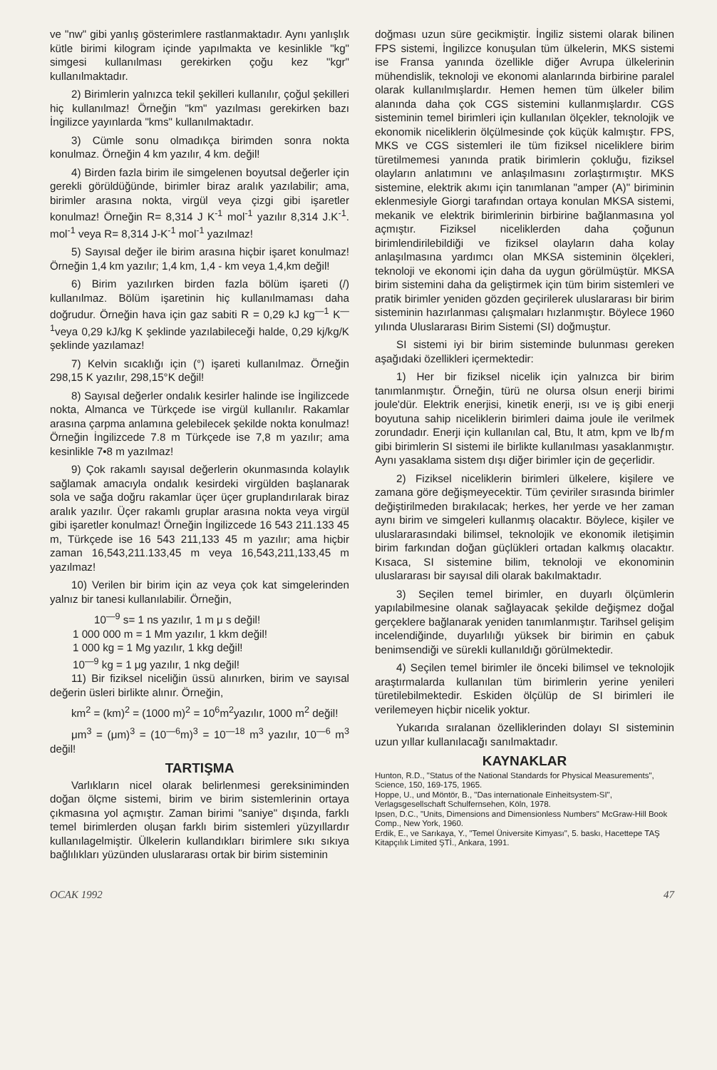ve "nw" gibi yanlış gösterimlere rastlanmaktadır. Aynı yanlışlık kütle birimi kilogram içinde yapılmakta ve kesinlikle "kg" simgesi kullanılması gerekirken çoğu kez "kgr" kullanılmaktadır.
2) Birimlerin yalnızca tekil şekilleri kullanılır, çoğul şekilleri hiç kullanılmaz! Örneğin "km" yazılması gerekirken bazı İngilizce yayınlarda "kms" kullanılmaktadır.
3) Cümle sonu olmadıkça birimden sonra nokta konulmaz. Örneğin 4 km yazılır, 4 km. değil!
4) Birden fazla birim ile simgelenen boyutsal değerler için gerekli görüldüğünde, birimler biraz aralık yazılabilir; ama, birimler arasına nokta, virgül veya çizgi gibi işaretler konulmaz! Örneğin R= 8,314 J K<sup>-1</sup> mol<sup>-1</sup> yazılır 8,314 J.K<sup>-1</sup>. mol<sup>-1</sup> veya R= 8,314 J-K<sup>-1</sup> mol<sup>-1</sup> yazılmaz!
5) Sayısal değer ile birim arasına hiçbir işaret konulmaz! Örneğin 1,4 km yazılır; 1,4 km, 1,4 - km veya 1,4,km değil!
6) Birim yazılırken birden fazla bölüm işareti (/) kullanılmaz. Bölüm işaretinin hiç kullanılmaması daha doğrudur. Örneğin hava için gaz sabiti R = 0,29 kJ kg<sup>—1</sup> K<sup>—1</sup>veya 0,29 kJ/kg K şeklinde yazılabileceği halde, 0,29 kj/kg/K şeklinde yazılamaz!
7) Kelvin sıcaklığı için (°) işareti kullanılmaz. Örneğin 298,15 K yazılır, 298,15°K değil!
8) Sayısal değerler ondalık kesirler halinde ise İngilizcede nokta, Almanca ve Türkçede ise virgül kullanılır. Rakamlar arasına çarpma anlamına gelebilecek şekilde nokta konulmaz! Örneğin İngilizcede 7.8 m Türkçede ise 7,8 m yazılır; ama kesinlikle 7•8 m yazılmaz!
9) Çok rakamlı sayısal değerlerin okunmasında kolaylık sağlamak amacıyla ondalık kesirdeki virgülden başlanarak sola ve sağa doğru rakamlar üçer üçer gruplandırılarak biraz aralık yazılır. Üçer rakamlı gruplar arasına nokta veya virgül gibi işaretler konulmaz! Örneğin İngilizcede 16 543 211.133 45 m, Türkçede ise 16 543 211,133 45 m yazılır; ama hiçbir zaman 16,543,211.133,45 m veya 16,543,211,133,45 m yazılmaz!
10) Verilen bir birim için az veya çok kat simgelerinden yalnız bir tanesi kullanılabilir. Örneğin,
10<sup>—9</sup> s= 1 ns yazılır, 1 m μ s değil!
1 000 000 m = 1 Mm yazılır, 1 kkm değil!
1 000 kg = 1 Mg yazılır, 1 kkg değil!
10<sup>—9</sup> kg = 1 μg yazılır, 1 nkg değil!
11) Bir fiziksel niceliğin üssü alınırken, birim ve sayısal değerin üsleri birlikte alınır. Örneğin,
km<sup>2</sup> = (km)<sup>2</sup> = (1000 m)<sup>2</sup> = 10<sup>6</sup>m<sup>2</sup>yazılır, 1000 m<sup>2</sup> değil!
μm<sup>3</sup> = (μm)<sup>3</sup> = (10<sup>—6</sup>m)<sup>3</sup> = 10<sup>—18</sup> m<sup>3</sup> yazılır, 10<sup>—6</sup> m<sup>3</sup> değil!
TARTIŞMA
Varlıkların nicel olarak belirlenmesi gereksiniminden doğan ölçme sistemi, birim ve birim sistemlerinin ortaya çıkmasına yol açmıştır. Zaman birimi "saniye" dışında, farklı temel birimlerden oluşan farklı birim sistemleri yüzyıllardır kullanılagelmiştir. Ülkelerin kullandıkları birimlere sıkı sıkıya bağlılıkları yüzünden uluslararası ortak bir birim sisteminin
doğması uzun süre gecikmiştir. İngiliz sistemi olarak bilinen FPS sistemi, İngilizce konuşulan tüm ülkelerin, MKS sistemi ise Fransa yanında özellikle diğer Avrupa ülkelerinin mühendislik, teknoloji ve ekonomi alanlarında birbirine paralel olarak kullanılmışlardır. Hemen hemen tüm ülkeler bilim alanında daha çok CGS sistemini kullanmışlardır. CGS sisteminin temel birimleri için kullanılan ölçekler, teknolojik ve ekonomik niceliklerin ölçülmesinde çok küçük kalmıştır. FPS, MKS ve CGS sistemleri ile tüm fiziksel niceliklere birim türetilmemesi yanında pratik birimlerin çokluğu, fiziksel olayların anlatımını ve anlaşılmasını zorlaştırmıştır. MKS sistemine, elektrik akımı için tanımlanan "amper (A)" biriminin eklenmesiyle Giorgi tarafından ortaya konulan MKSA sistemi, mekanik ve elektrik birimlerinin birbirine bağlanmasına yol açmıştır. Fiziksel niceliklerden daha çoğunun birimlendirilebildiği ve fiziksel olayların daha kolay anlaşılmasına yardımcı olan MKSA sisteminin ölçekleri, teknoloji ve ekonomi için daha da uygun görülmüştür. MKSA birim sistemini daha da geliştirmek için tüm birim sistemleri ve pratik birimler yeniden gözden geçirilerek uluslararası bir birim sisteminin hazırlanması çalışmaları hızlanmıştır. Böylece 1960 yılında Uluslararası Birim Sistemi (SI) doğmuştur.
SI sistemi iyi bir birim sisteminde bulunması gereken aşağıdaki özellikleri içermektedir:
1) Her bir fiziksel nicelik için yalnızca bir birim tanımlanmıştır. Örneğin, türü ne olursa olsun enerji birimi joule'dür. Elektrik enerjisi, kinetik enerji, ısı ve iş gibi enerji boyutuna sahip niceliklerin birimleri daima joule ile verilmek zorundadır. Enerji için kullanılan cal, Btu, lt atm, kpm ve lbƒm gibi birimlerin SI sistemi ile birlikte kullanılması yasaklanmıştır. Aynı yasaklama sistem dışı diğer birimler için de geçerlidir.
2) Fiziksel niceliklerin birimleri ülkelere, kişilere ve zamana göre değişmeyecektir. Tüm çeviriler sırasında birimler değiştirilmeden bırakılacak; herkes, her yerde ve her zaman aynı birim ve simgeleri kullanmış olacaktır. Böylece, kişiler ve uluslararasındaki bilimsel, teknolojik ve ekonomik iletişimin birim farkından doğan güçlükleri ortadan kalkmış olacaktır. Kısaca, SI sistemine bilim, teknoloji ve ekonominin uluslararası bir sayısal dili olarak bakılmaktadır.
3) Seçilen temel birimler, en duyarlı ölçümlerin yapılabilmesine olanak sağlayacak şekilde değişmez doğal gerçeklere bağlanarak yeniden tanımlanmıştır. Tarihsel gelişim incelendiğinde, duyarlılığı yüksek bir birimin en çabuk benimsendiği ve sürekli kullanıldığı görülmektedir.
4) Seçilen temel birimler ile önceki bilimsel ve teknolojik araştırmalarda kullanılan tüm birimlerin yerine yenileri türetilebilmektedir. Eskiden ölçülüp de SI birimleri ile verilemeyen hiçbir nicelik yoktur.
Yukarıda sıralanan özelliklerinden dolayı SI sisteminin uzun yıllar kullanılacağı sanılmaktadır.
KAYNAKLAR
Hunton, R.D., "Status of the National Standards for Physical Measurements", Science, 150, 169-175, 1965.
Hoppe, U., und Möntör, B., "Das internationale Einheitsystem-SI", Verlagsgesellschaft Schulfernsehen, Köln, 1978.
Ipsen, D.C., "Units, Dimensions and Dimensionless Numbers" McGraw-Hill Book Comp., New York, 1960.
Erdik, E., ve Sarıkaya, Y., "Temel Üniversite Kimyası", 5. baskı, Hacettepe TAŞ Kitapçılık Limited ŞTİ., Ankara, 1991.
OCAK 1992 47